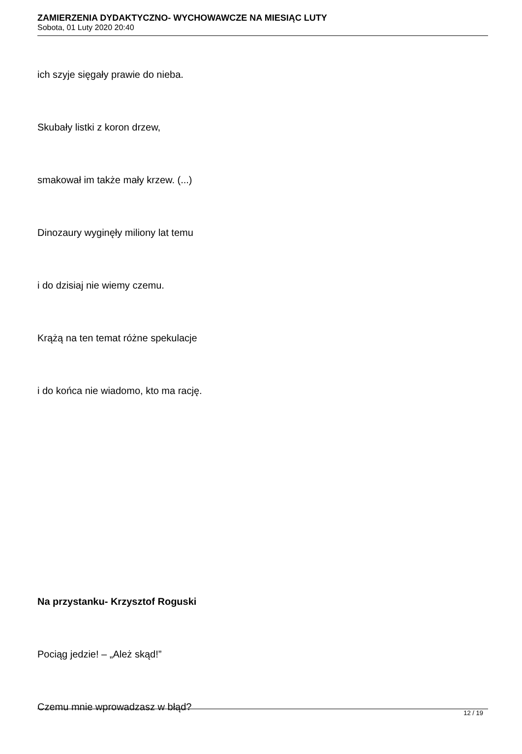ZAMIERZENIA DYDAKTYCZNO- WYCHOWAWCZE NA MIESIĄC LUTY
Sobota, 01 Luty 2020 20:40
ich szyje sięgały prawie do nieba.
Skubały listki z koron drzew,
smakował im także mały krzew. (...)
Dinozaury wyginęły miliony lat temu
i do dzisiaj nie wiemy czemu.
Krążą na ten temat różne spekulacje
i do końca nie wiadomo, kto ma rację.
Na przystanku- Krzysztof Roguski
Pociąg jedzie! – „Ależ skąd!”
Czemu mnie wprowadzasz w błąd?
12 / 19